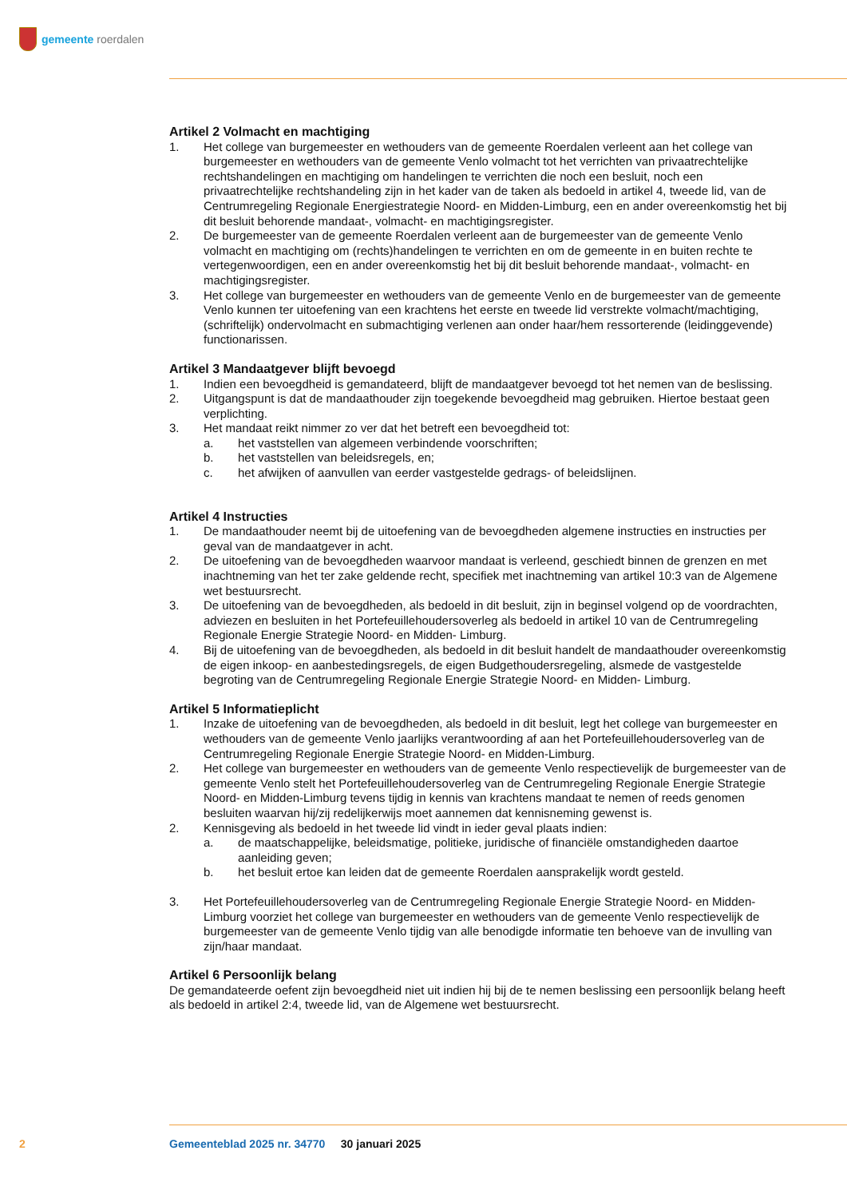gemeente roerdalen
Artikel 2 Volmacht en machtiging
1. Het college van burgemeester en wethouders van de gemeente Roerdalen verleent aan het college van burgemeester en wethouders van de gemeente Venlo volmacht tot het verrichten van privaat­rechtelijke rechtshandelingen en machtiging om handelingen te verrichten die noch een besluit, noch een privaatrechtelijke rechtshandeling zijn in het kader van de taken als bedoeld in artikel 4, tweede lid, van de Centrumregeling Regionale Energiestrategie Noord- en Midden-Limburg, een en ander overeenkomstig het bij dit besluit behorende mandaat-, volmacht- en machtigings­register.
2. De burgemeester van de gemeente Roerdalen verleent aan de burgemeester van de gemeente Venlo volmacht en machtiging om (rechts)handelingen te verrichten en om de gemeente in en buiten rechte te vertegenwoordigen, een en ander overeenkomstig het bij dit besluit behorende mandaat-, volmacht- en machtigingsregister.
3. Het college van burgemeester en wethouders van de gemeente Venlo en de burgemeester van de gemeente Venlo kunnen ter uitoefening van een krachtens het eerste en tweede lid verstrekte volmacht/machtiging, (schriftelijk) ondervolmacht en submachtiging verlenen aan onder haar/hem ressorterende (leidinggevende) functionarissen.
Artikel 3 Mandaatgever blijft bevoegd
1. Indien een bevoegdheid is gemandateerd, blijft de mandaatgever bevoegd tot het nemen van de beslissing.
2. Uitgangspunt is dat de mandaathouder zijn toegekende bevoegdheid mag gebruiken. Hiertoe bestaat geen verplichting.
3. Het mandaat reikt nimmer zo ver dat het betreft een bevoegdheid tot:
a. het vaststellen van algemeen verbindende voorschriften;
b. het vaststellen van beleidsregels, en;
c. het afwijken of aanvullen van eerder vastgestelde gedrags- of beleidslijnen.
Artikel 4 Instructies
1. De mandaathouder neemt bij de uitoefening van de bevoegdheden algemene instructies en in­structies per geval van de mandaatgever in acht.
2. De uitoefening van de bevoegdheden waarvoor mandaat is verleend, geschiedt binnen de grenzen en met inachtneming van het ter zake geldende recht, specifiek met inachtneming van artikel 10:3 van de Algemene wet bestuursrecht.
3. De uitoefening van de bevoegdheden, als bedoeld in dit besluit, zijn in beginsel volgend op de voordrachten, adviezen en besluiten in het Portefeuillehoudersoverleg als bedoeld in artikel 10 van de Centrumregeling Regionale Energie Strategie Noord- en Midden- Limburg.
4. Bij de uitoefening van de bevoegdheden, als bedoeld in dit besluit handelt de mandaathouder overeenkomstig de eigen inkoop- en aanbestedingsregels, de eigen Budgethoudersregeling, alsmede de vastgestelde begroting van de Centrumregeling Regionale Energie Strategie Noord- en Midden- Limburg.
Artikel 5 Informatieplicht
1. Inzake de uitoefening van de bevoegdheden, als bedoeld in dit besluit, legt het college van burge­meester en wethouders van de gemeente Venlo jaarlijks verantwoording af aan het Portefeuille­houdersoverleg van de Centrumregeling Regionale Energie Strategie Noord- en Midden-Limburg.
2. Het college van burgemeester en wethouders van de gemeente Venlo respectievelijk de burge­meester van de gemeente Venlo stelt het Portefeuillehoudersoverleg van de Centrumregeling Regionale Energie Strategie Noord- en Midden-Limburg tevens tijdig in kennis van krachtens mandaat te nemen of reeds genomen besluiten waarvan hij/zij redelijkerwijs moet aannemen dat kennisneming gewenst is.
2. Kennisgeving als bedoeld in het tweede lid vindt in ieder geval plaats indien:
a. de maatschappelijke, beleidsmatige, politieke, juridische of financiële omstandigheden daartoe aanleiding geven;
b. het besluit ertoe kan leiden dat de gemeente Roerdalen aansprakelijk wordt gesteld.
3. Het Portefeuillehoudersoverleg van de Centrumregeling Regionale Energie Strategie Noord- en Midden-Limburg voorziet het college van burgemeester en wethouders van de gemeente Venlo respectievelijk de burgemeester van de gemeente Venlo tijdig van alle benodigde informatie ten behoeve van de invulling van zijn/haar mandaat.
Artikel 6 Persoonlijk belang
De gemandateerde oefent zijn bevoegdheid niet uit indien hij bij de te nemen beslissing een persoonlijk belang heeft als bedoeld in artikel 2:4, tweede lid, van de Algemene wet bestuursrecht.
2 Gemeenteblad 2025 nr. 34770 30 januari 2025